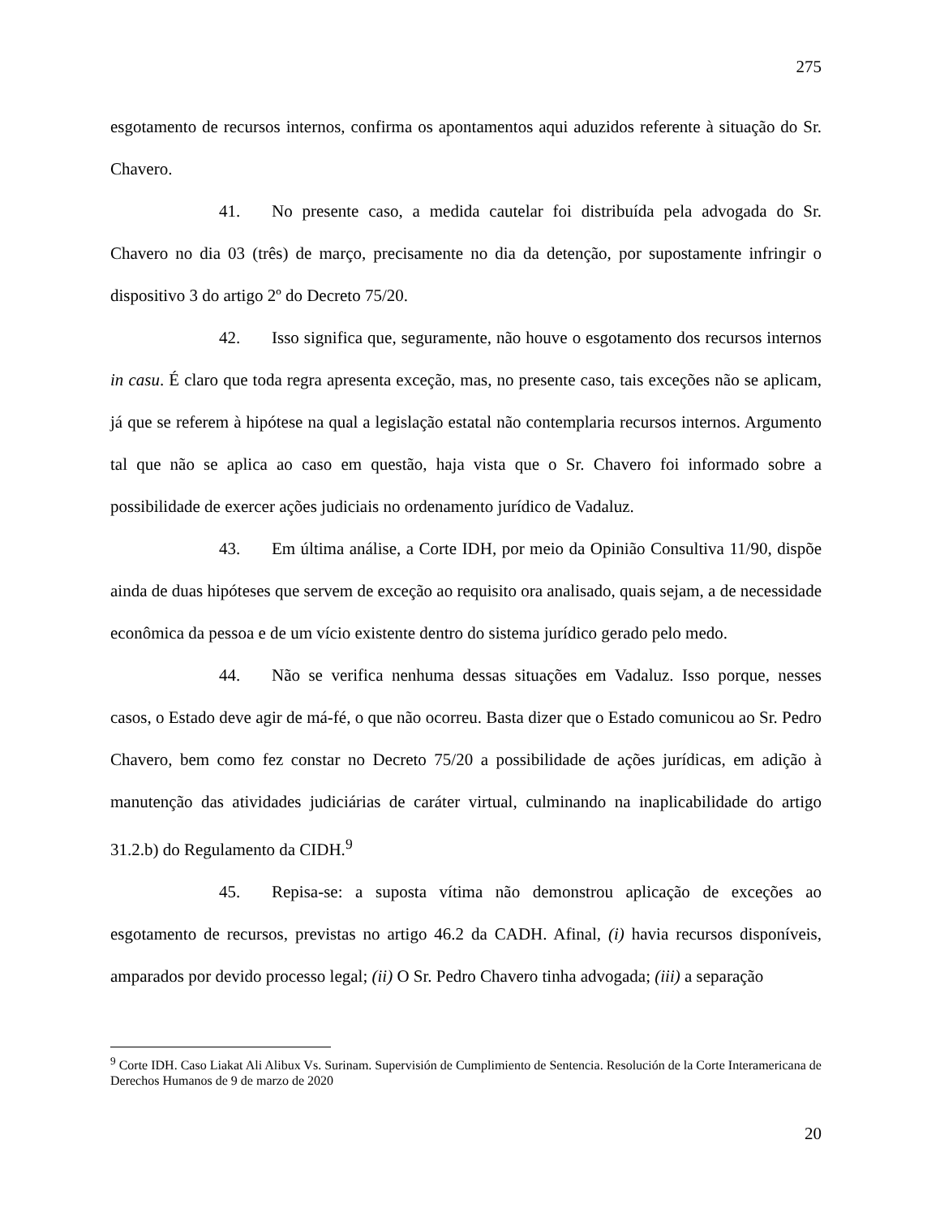275
esgotamento de recursos internos, confirma os apontamentos aqui aduzidos referente à situação do Sr. Chavero.
41. No presente caso, a medida cautelar foi distribuída pela advogada do Sr. Chavero no dia 03 (três) de março, precisamente no dia da detenção, por supostamente infringir o dispositivo 3 do artigo 2º do Decreto 75/20.
42. Isso significa que, seguramente, não houve o esgotamento dos recursos internos in casu. É claro que toda regra apresenta exceção, mas, no presente caso, tais exceções não se aplicam, já que se referem à hipótese na qual a legislação estatal não contemplaria recursos internos. Argumento tal que não se aplica ao caso em questão, haja vista que o Sr. Chavero foi informado sobre a possibilidade de exercer ações judiciais no ordenamento jurídico de Vadaluz.
43. Em última análise, a Corte IDH, por meio da Opinião Consultiva 11/90, dispõe ainda de duas hipóteses que servem de exceção ao requisito ora analisado, quais sejam, a de necessidade econômica da pessoa e de um vício existente dentro do sistema jurídico gerado pelo medo.
44. Não se verifica nenhuma dessas situações em Vadaluz. Isso porque, nesses casos, o Estado deve agir de má-fé, o que não ocorreu. Basta dizer que o Estado comunicou ao Sr. Pedro Chavero, bem como fez constar no Decreto 75/20 a possibilidade de ações jurídicas, em adição à manutenção das atividades judiciárias de caráter virtual, culminando na inaplicabilidade do artigo 31.2.b) do Regulamento da CIDH.<sup>9</sup>
45. Repisa-se: a suposta vítima não demonstrou aplicação de exceções ao esgotamento de recursos, previstas no artigo 46.2 da CADH. Afinal, (i) havia recursos disponíveis, amparados por devido processo legal; (ii) O Sr. Pedro Chavero tinha advogada; (iii) a separação
<sup>9</sup> Corte IDH. Caso Liakat Ali Alibux Vs. Surinam. Supervisión de Cumplimiento de Sentencia. Resolución de la Corte Interamericana de Derechos Humanos de 9 de marzo de 2020
20